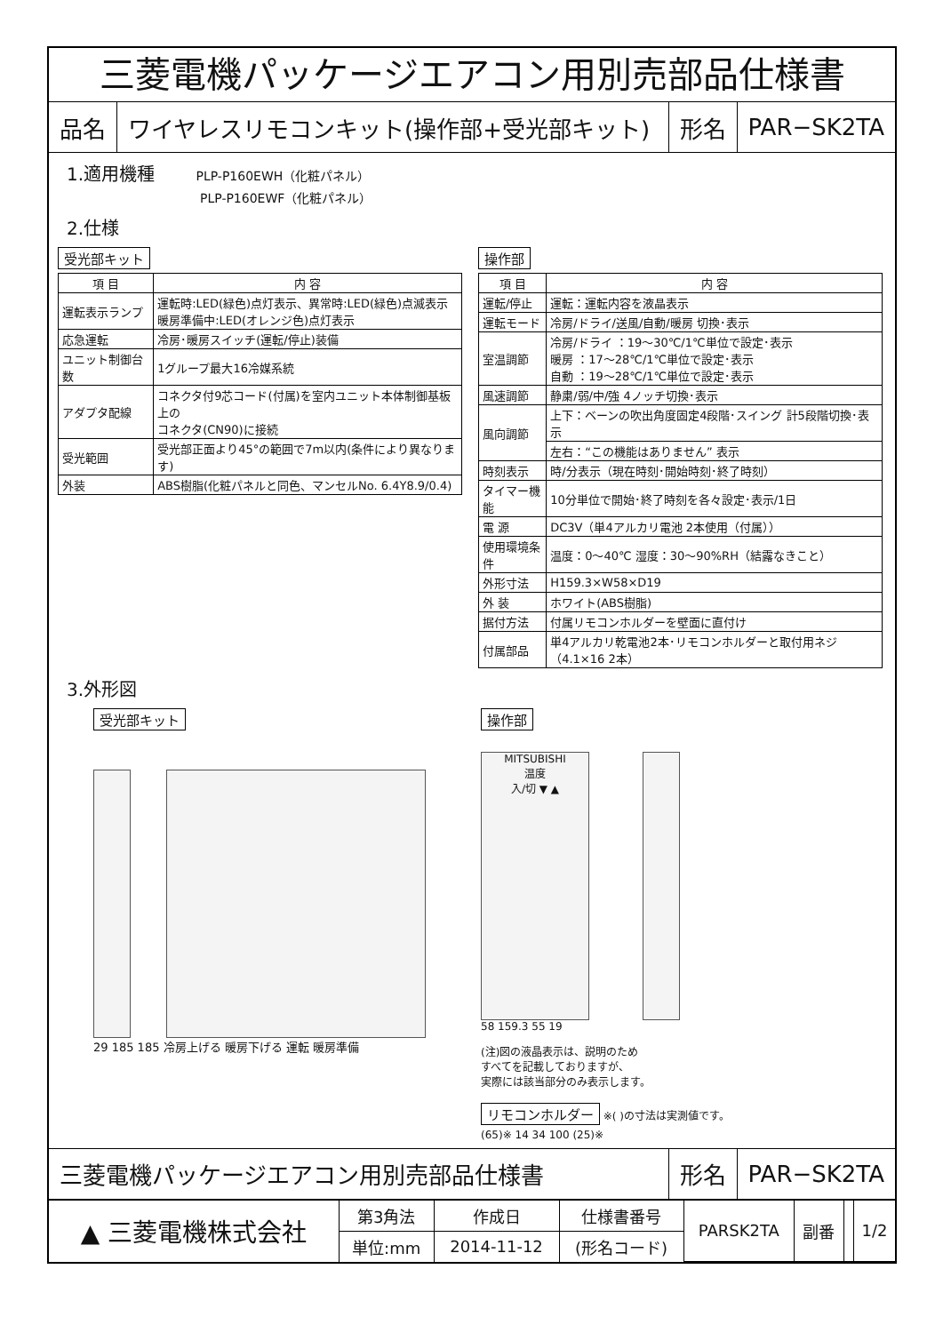三菱電機パッケージエアコン用別売部品仕様書
品名
ワイヤレスリモコンキット(操作部+受光部キット)
形名 PAR−SK2TA
1.適用機種 PLP-P160EWH（化粧パネル）
PLP-P160EWF（化粧パネル）
2.仕様
受光部キット
| 項 目 | 内 容 |
| --- | --- |
| 運転表示ランプ | 運転時:LED(緑色)点灯表示、異常時:LED(緑色)点滅表示 暖房準備中:LED(オレンジ色)点灯表示 |
| 応急運転 | 冷房･暖房スイッチ(運転/停止)装備 |
| ユニット制御台数 | 1グループ最大16冷媒系統 |
| アダプタ配線 | コネクタ付9芯コード(付属)を室内ユニット本体制御基板上の コネクタ(CN90)に接続 |
| 受光範囲 | 受光部正面より45°の範囲で7m以内(条件により異なります) |
| 外装 | ABS樹脂(化粧パネルと同色、マンセルNo. 6.4Y8.9/0.4) |
操作部
| 項 目 | 内 容 |
| --- | --- |
| 運転/停止 | 運転：運転内容を液晶表示 |
| 運転モード | 冷房/ドライ/送風/自動/暖房 切換･表示 |
| 室温調節 | 冷房/ドライ ：19〜30℃/1℃単位で設定･表示 暖房 ：17〜28℃/1℃単位で設定･表示 自動 ：19〜28℃/1℃単位で設定･表示 |
| 風速調節 | 静粛/弱/中/強 4ノッチ切換･表示 |
| 風向調節 | 上下：ベーンの吹出角度固定4段階･スイング 計5段階切換･表示 |
| | 左右：“この機能はありません” 表示 |
| 時刻表示 | 時/分表示（現在時刻･開始時刻･終了時刻） |
| タイマー機能 | 10分単位で開始･終了時刻を各々設定･表示/1日 |
| 電 源 | DC3V（単4アルカリ電池 2本使用（付属）） |
| 使用環境条件 | 温度：0〜40℃ 湿度：30〜90%RH（結露なきこと） |
| 外形寸法 | H159.3×W58×D19 |
| 外 装 | ホワイト(ABS樹脂) |
| 据付方法 | 付属リモコンホルダーを壁面に直付け |
| 付属部品 | 単4アルカリ乾電池2本･リモコンホルダーと取付用ネジ（4.1×16 2本） |
3.外形図
受光部キット
29 185 185 冷房上げる 暖房下げる 運転 暖房準備
操作部
MITSUBISHI
温度
入/切 ▼ ▲
58 159.3 55 19
(注)図の液晶表示は、説明のため
すべてを記載しておりますが、
実際には該当部分のみ表示します。
リモコンホルダー ※( )の寸法は実測値です。
(65)※ 14 34 100 (25)※
三菱電機パッケージエアコン用別売部品仕様書
形名 PAR−SK2TA
| ▲ 三菱電機株式会社 | 第3角法 | 作成日 | 仕様書番号 | PARSK2TA | 副番 | | 1/2 |
| | 単位:mm | 2014-11-12 | (形名コード) | | | | |